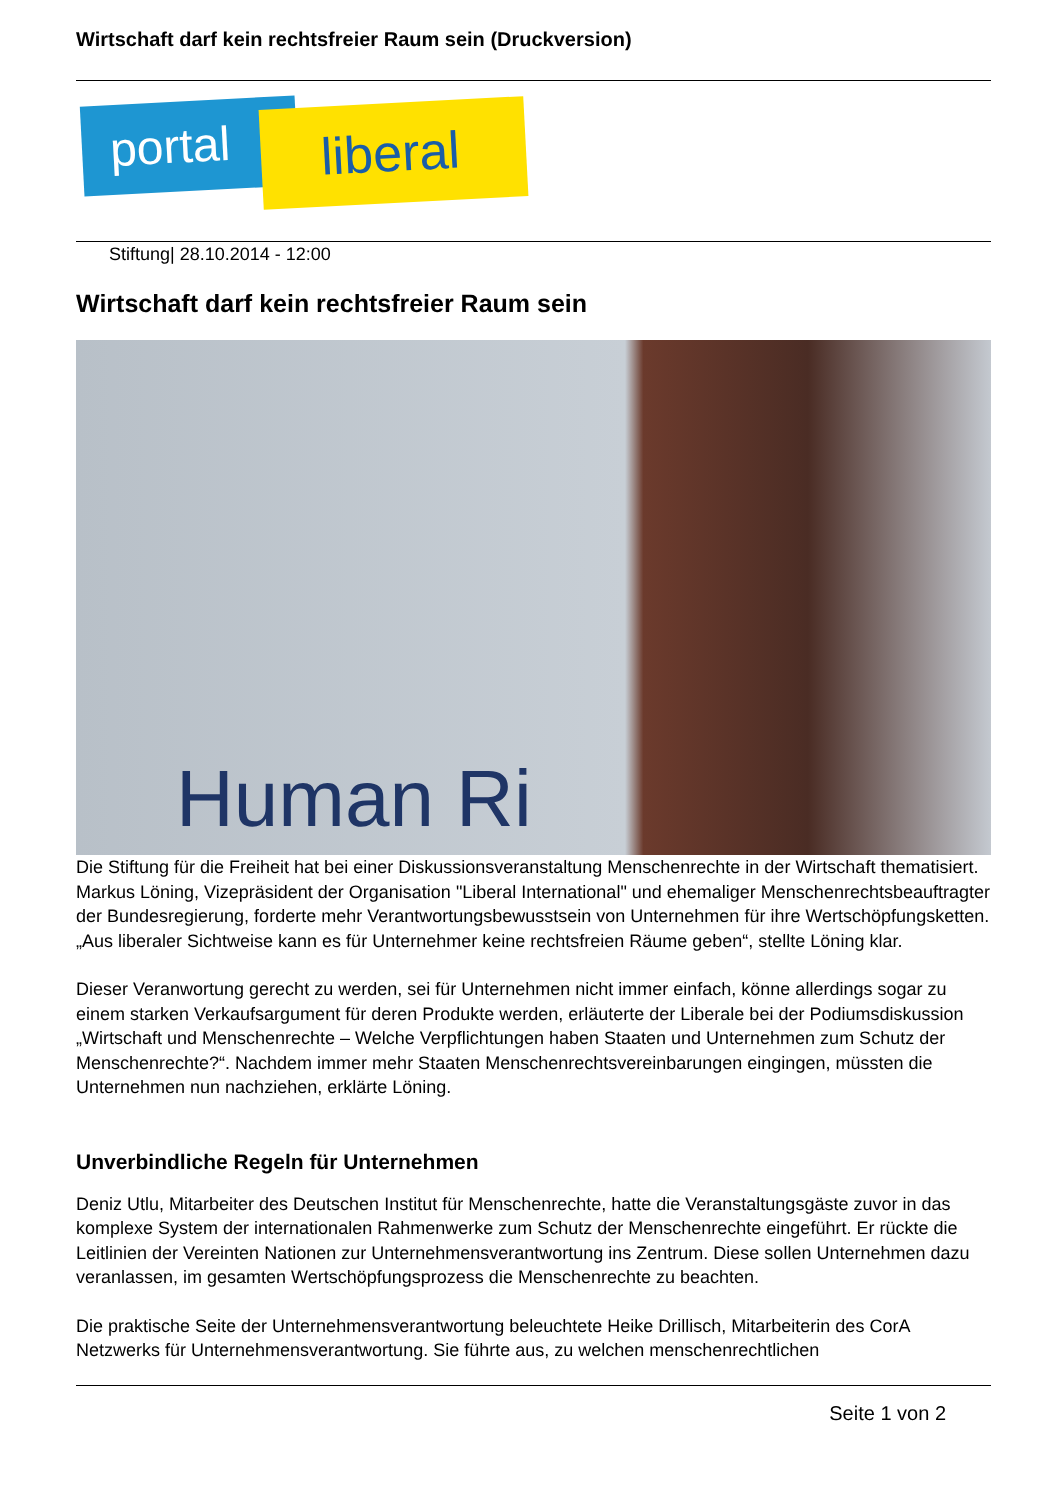Wirtschaft darf kein rechtsfreier Raum sein (Druckversion)
portal liberal
Stiftung| 28.10.2014 - 12:00
Wirtschaft darf kein rechtsfreier Raum sein
Human Ri
Die Stiftung für die Freiheit hat bei einer Diskussionsveranstaltung Menschenrechte in der Wirtschaft thematisiert. Markus Löning, Vizepräsident der Organisation "Liberal International" und ehemaliger Menschenrechtsbeauftragter der Bundesregierung, forderte mehr Verantwortungsbewusstsein von Unternehmen für ihre Wertschöpfungsketten. „Aus liberaler Sichtweise kann es für Unternehmer keine rechtsfreien Räume geben“, stellte Löning klar.
Dieser Veranwortung gerecht zu werden, sei für Unternehmen nicht immer einfach, könne allerdings sogar zu einem starken Verkaufsargument für deren Produkte werden, erläuterte der Liberale bei der Podiumsdiskussion „Wirtschaft und Menschenrechte – Welche Verpflichtungen haben Staaten und Unternehmen zum Schutz der Menschenrechte?“. Nachdem immer mehr Staaten Menschenrechtsvereinbarungen eingingen, müssten die Unternehmen nun nachziehen, erklärte Löning.
Unverbindliche Regeln für Unternehmen
Deniz Utlu, Mitarbeiter des Deutschen Institut für Menschenrechte, hatte die Veranstaltungsgäste zuvor in das komplexe System der internationalen Rahmenwerke zum Schutz der Menschenrechte eingeführt. Er rückte die Leitlinien der Vereinten Nationen zur Unternehmensverantwortung ins Zentrum. Diese sollen Unternehmen dazu veranlassen, im gesamten Wertschöpfungsprozess die Menschenrechte zu beachten.
Die praktische Seite der Unternehmensverantwortung beleuchtete Heike Drillisch, Mitarbeiterin des CorA Netzwerks für Unternehmensverantwortung. Sie führte aus, zu welchen menschenrechtlichen
Seite 1 von 2